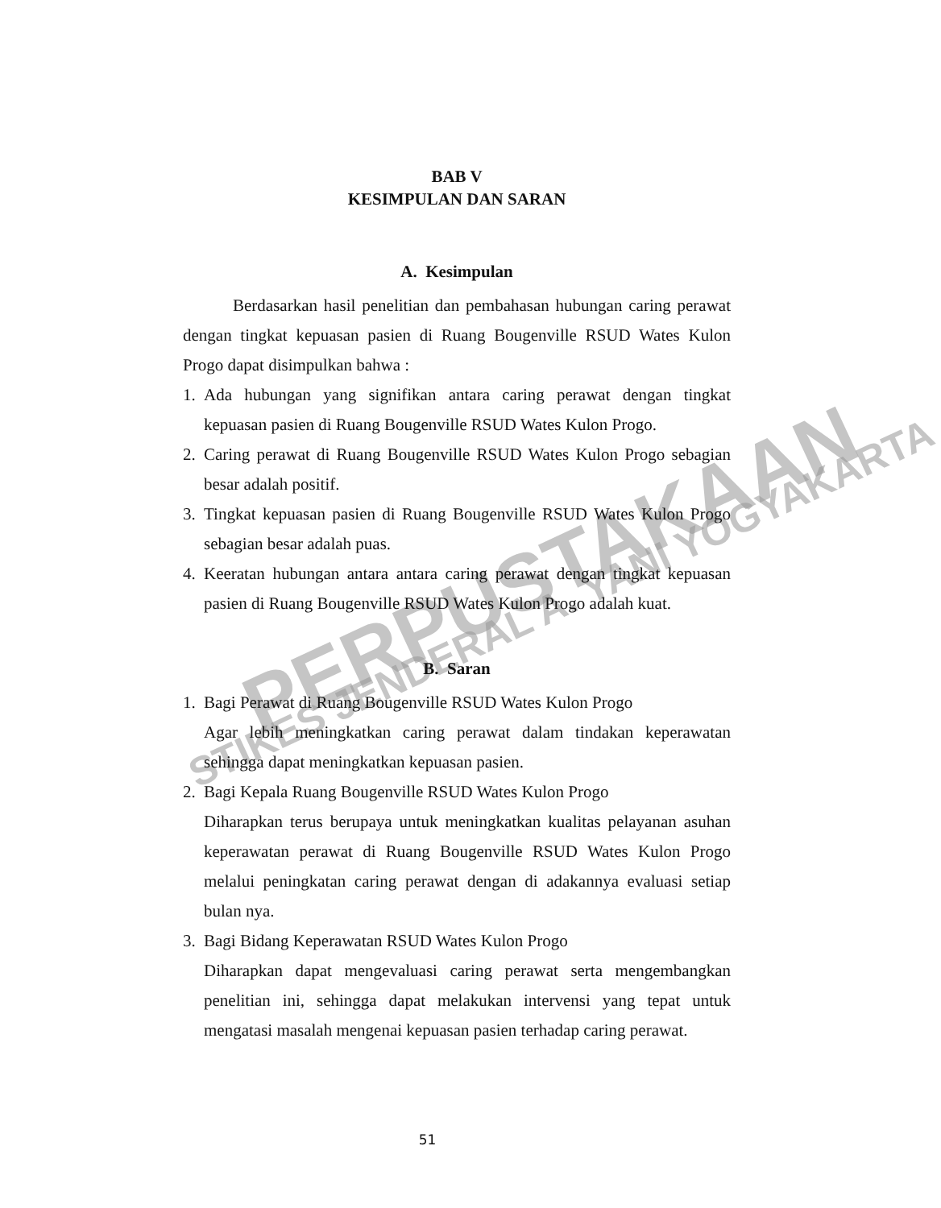PERPUSTAKAAN
STIKES JENDERAL A. YANI YOGYAKARTA
BAB V
KESIMPULAN DAN SARAN
A. Kesimpulan
Berdasarkan hasil penelitian dan pembahasan hubungan caring perawat dengan tingkat kepuasan pasien di Ruang Bougenville RSUD Wates Kulon Progo dapat disimpulkan bahwa :
1. Ada hubungan yang signifikan antara caring perawat dengan tingkat kepuasan pasien di Ruang Bougenville RSUD Wates Kulon Progo.
2. Caring perawat di Ruang Bougenville RSUD Wates Kulon Progo sebagian besar adalah positif.
3. Tingkat kepuasan pasien di Ruang Bougenville RSUD Wates Kulon Progo sebagian besar adalah puas.
4. Keeratan hubungan antara antara caring perawat dengan tingkat kepuasan pasien di Ruang Bougenville RSUD Wates Kulon Progo adalah kuat.
B. Saran
1. Bagi Perawat di Ruang Bougenville RSUD Wates Kulon Progo
Agar lebih meningkatkan caring perawat dalam tindakan keperawatan sehingga dapat meningkatkan kepuasan pasien.
2. Bagi Kepala Ruang Bougenville RSUD Wates Kulon Progo
Diharapkan terus berupaya untuk meningkatkan kualitas pelayanan asuhan keperawatan perawat di Ruang Bougenville RSUD Wates Kulon Progo melalui peningkatan caring perawat dengan di adakannya evaluasi setiap bulan nya.
3. Bagi Bidang Keperawatan RSUD Wates Kulon Progo
Diharapkan dapat mengevaluasi caring perawat serta mengembangkan penelitian ini, sehingga dapat melakukan intervensi yang tepat untuk mengatasi masalah mengenai kepuasan pasien terhadap caring perawat.
51